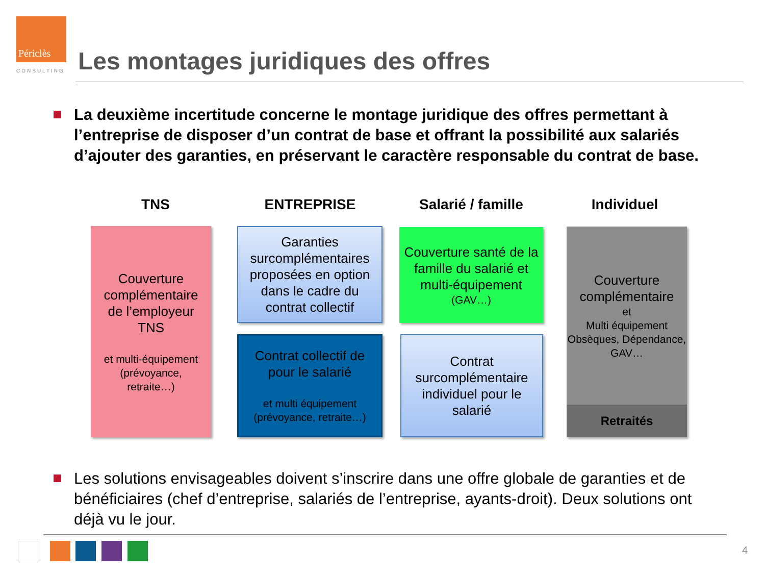Périclès
CONSULTING
Les montages juridiques des offres
La deuxième incertitude concerne le montage juridique des offres permettant à l’entreprise de disposer d’un contrat de base et offrant la possibilité aux salariés d’ajouter des garanties, en préservant le caractère responsable du contrat de base.
TNS ENTREPRISE Salarié / famille Individuel
Couverture complémentaire de l’employeur TNS
et multi-équipement (prévoyance, retraite…)
Garanties surcomplémentaires proposées en option dans le cadre du contrat collectif
Contrat collectif de pour le salarié
et multi équipement (prévoyance, retraite…)
Couverture santé de la famille du salarié et multi-équipement
(GAV…)
Contrat surcomplémentaire individuel pour le salarié
Couverture complémentaire
et
Multi équipement Obsèques, Dépendance, GAV…
Retraités
Les solutions envisageables doivent s’inscrire dans une offre globale de garanties et de bénéficiaires (chef d’entreprise, salariés de l’entreprise, ayants-droit). Deux solutions ont déjà vu le jour.
4